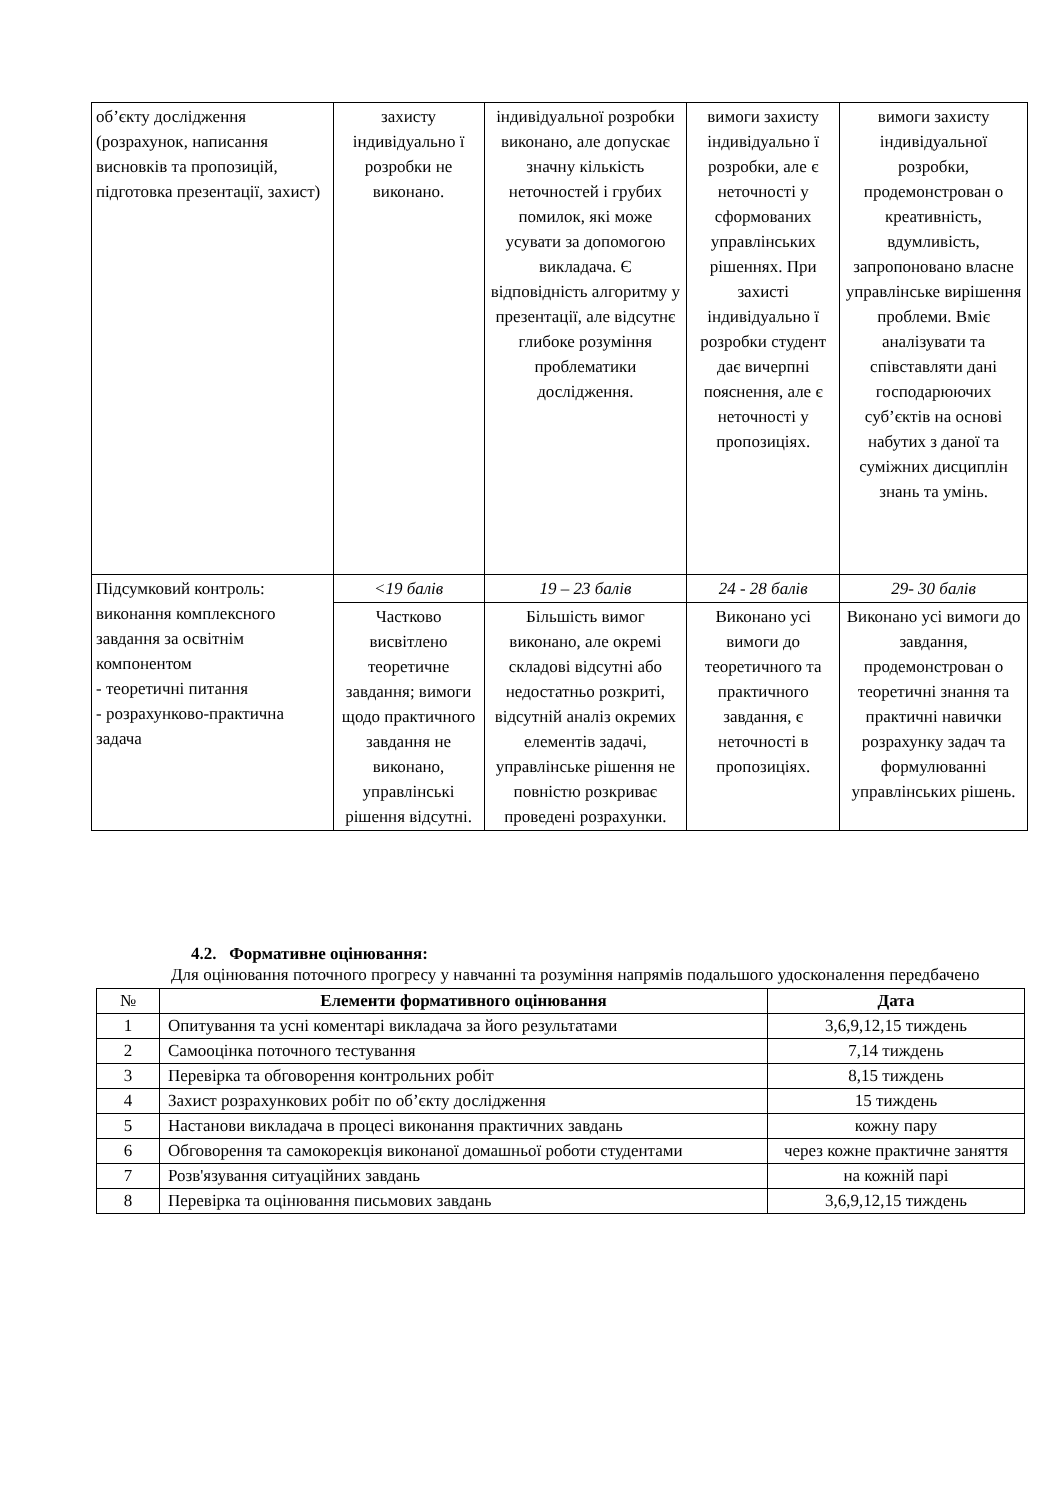| об’єкту дослідження (розрахунок, написання висновків та пропозицій, підготовка презентації, захист) | захисту індивідуально ї розробки не виконано. | індивідуальної розробки виконано, але допускає значну кількість неточностей і грубих помилок, які може усувати за допомогою викладача. Є відповідність алгоритму у презентації, але відсутнє глибоке розуміння проблематики дослідження. | вимоги захисту індивідуально ї розробки, але є неточності у сформованих управлінських рішеннях. При захисті індивідуально ї розробки студент дає вичерпні пояснення, але є неточності у пропозиціях. | вимоги захисту індивідуальної розробки, продемонстрован о креативність, вдумливість, запропоновано власне управлінське вирішення проблеми. Вміє аналізувати та співставляти дані господарюючих суб’єктів на основі набутих з даної та суміжних дисциплін знань та умінь. |
| Підсумковий контроль: виконання комплексного завдання за освітнім компонентом - теоретичні питання - розрахунково-практична задача | <19 балів | 19 – 23 балів | 24 - 28 балів | 29- 30 балів |
| | Частково висвітлено теоретичне завдання; вимоги щодо практичного завдання не виконано, управлінські рішення відсутні. | Більшість вимог виконано, але окремі складові відсутні або недостатньо розкриті, відсутній аналіз окремих елементів задачі, управлінське рішення не повністю розкриває проведені розрахунки. | Виконано усі вимоги до теоретичного та практичного завдання, є неточності в пропозиціях. | Виконано усі вимоги до завдання, продемонстрован о теоретичні знання та практичні навички розрахунку задач та формулюванні управлінських рішень. |
4.2. Формативне оцінювання:
Для оцінювання поточного прогресу у навчанні та розуміння напрямів подальшого удосконалення передбачено
| № | Елементи формативного оцінювання | Дата |
| --- | --- | --- |
| 1 | Опитування та усні коментарі викладача за його результатами | 3,6,9,12,15 тиждень |
| 2 | Самооцінка поточного тестування | 7,14 тиждень |
| 3 | Перевірка та обговорення контрольних робіт | 8,15 тиждень |
| 4 | Захист розрахункових робіт по об’єкту дослідження | 15 тиждень |
| 5 | Настанови викладача в процесі виконання практичних завдань | кожну пару |
| 6 | Обговорення та самокорекція виконаної домашньої роботи студентами | через кожне практичне заняття |
| 7 | Розв'язування ситуаційних завдань | на кожній парі |
| 8 | Перевірка та оцінювання письмових завдань | 3,6,9,12,15 тиждень |